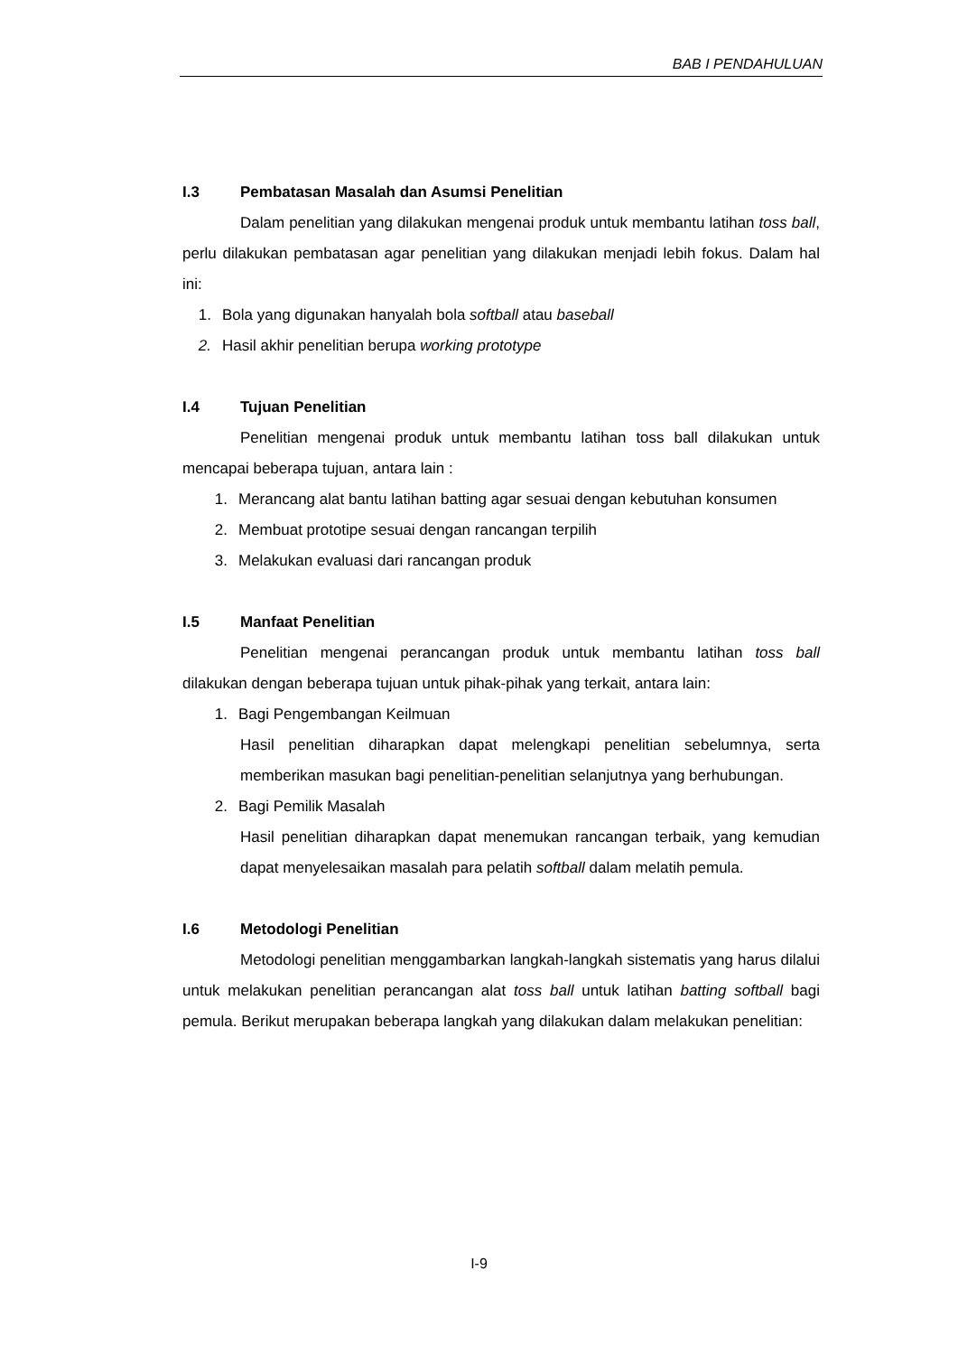BAB I PENDAHULUAN
I.3 Pembatasan Masalah dan Asumsi Penelitian
Dalam penelitian yang dilakukan mengenai produk untuk membantu latihan toss ball, perlu dilakukan pembatasan agar penelitian yang dilakukan menjadi lebih fokus. Dalam hal ini:
1. Bola yang digunakan hanyalah bola softball atau baseball
2. Hasil akhir penelitian berupa working prototype
I.4 Tujuan Penelitian
Penelitian mengenai produk untuk membantu latihan toss ball dilakukan untuk mencapai beberapa tujuan, antara lain :
1. Merancang alat bantu latihan batting agar sesuai dengan kebutuhan konsumen
2. Membuat prototipe sesuai dengan rancangan terpilih
3. Melakukan evaluasi dari rancangan produk
I.5 Manfaat Penelitian
Penelitian mengenai perancangan produk untuk membantu latihan toss ball dilakukan dengan beberapa tujuan untuk pihak-pihak yang terkait, antara lain:
1. Bagi Pengembangan Keilmuan
Hasil penelitian diharapkan dapat melengkapi penelitian sebelumnya, serta memberikan masukan bagi penelitian-penelitian selanjutnya yang berhubungan.
2. Bagi Pemilik Masalah
Hasil penelitian diharapkan dapat menemukan rancangan terbaik, yang kemudian dapat menyelesaikan masalah para pelatih softball dalam melatih pemula.
I.6 Metodologi Penelitian
Metodologi penelitian menggambarkan langkah-langkah sistematis yang harus dilalui untuk melakukan penelitian perancangan alat toss ball untuk latihan batting softball bagi pemula. Berikut merupakan beberapa langkah yang dilakukan dalam melakukan penelitian:
I-9